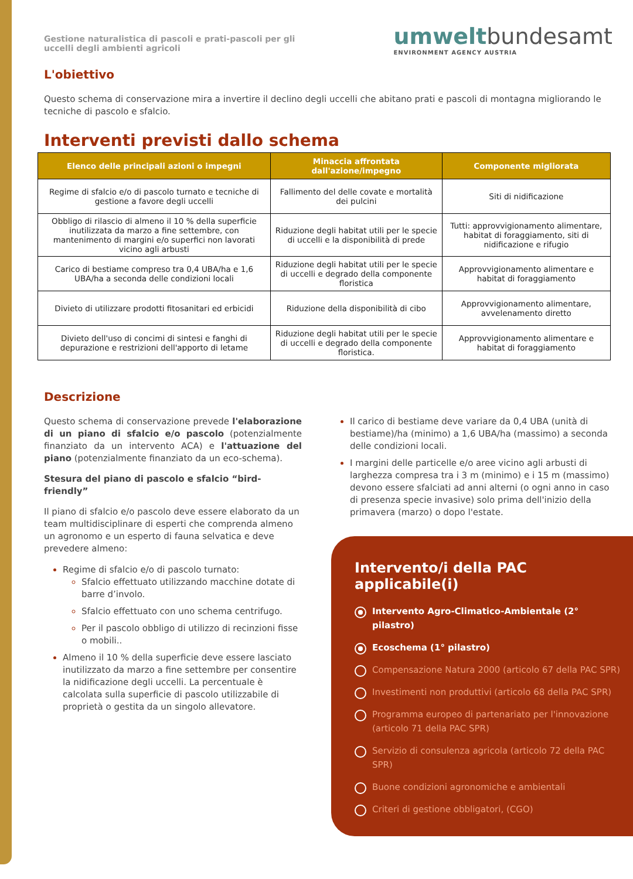Gestione naturalistica di pascoli e prati-pascoli per gli uccelli degli ambienti agricoli
umweltbundesamt
ENVIRONMENT AGENCY AUSTRIA
L'obiettivo
Questo schema di conservazione mira a invertire il declino degli uccelli che abitano prati e pascoli di montagna migliorando le tecniche di pascolo e sfalcio.
Interventi previsti dallo schema
| Elenco delle principali azioni o impegni | Minaccia affrontata dall'azione/impegno | Componente migliorata |
| --- | --- | --- |
| Regime di sfalcio e/o di pascolo turnato e tecniche di gestione a favore degli uccelli | Fallimento del delle covate e mortalità dei pulcini | Siti di nidificazione |
| Obbligo di rilascio di almeno il 10 % della superficie inutilizzata da marzo a fine settembre, con mantenimento di margini e/o superfici non lavorati vicino agli arbusti | Riduzione degli habitat utili per le specie di uccelli e la disponibilità di prede | Tutti: approvvigionamento alimentare, habitat di foraggiamento, siti di nidificazione e rifugio |
| Carico di bestiame compreso tra 0,4 UBA/ha e 1,6 UBA/ha a seconda delle condizioni locali | Riduzione degli habitat utili per le specie di uccelli e degrado della componente floristica | Approvvigionamento alimentare e habitat di foraggiamento |
| Divieto di utilizzare prodotti fitosanitari ed erbicidi | Riduzione della disponibilità di cibo | Approvvigionamento alimentare, avvelenamento diretto |
| Divieto dell'uso di concimi di sintesi e fanghi di depurazione e restrizioni dell'apporto di letame | Riduzione degli habitat utili per le specie di uccelli e degrado della componente floristica. | Approvvigionamento alimentare e habitat di foraggiamento |
Descrizione
Questo schema di conservazione prevede l'elaborazione di un piano di sfalcio e/o pascolo (potenzialmente finanziato da un intervento ACA) e l'attuazione del piano (potenzialmente finanziato da un eco-schema).
Stesura del piano di pascolo e sfalcio “bird-friendly”
Il piano di sfalcio e/o pascolo deve essere elaborato da un team multidisciplinare di esperti che comprenda almeno un agronomo e un esperto di fauna selvatica e deve prevedere almeno:
Regime di sfalcio e/o di pascolo turnato:
Sfalcio effettuato utilizzando macchine dotate di barre d’involo.
Sfalcio effettuato con uno schema centrifugo.
Per il pascolo obbligo di utilizzo di recinzioni fisse o mobili..
Almeno il 10 % della superficie deve essere lasciato inutilizzato da marzo a fine settembre per consentire la nidificazione degli uccelli. La percentuale è calcolata sulla superficie di pascolo utilizzabile di proprietà o gestita da un singolo allevatore.
Il carico di bestiame deve variare da 0,4 UBA (unità di bestiame)/ha (minimo) a 1,6 UBA/ha (massimo) a seconda delle condizioni locali.
I margini delle particelle e/o aree vicino agli arbusti di larghezza compresa tra i 3 m (minimo) e i 15 m (massimo) devono essere sfalciati ad anni alterni (o ogni anno in caso di presenza specie invasive) solo prima dell'inizio della primavera (marzo) o dopo l'estate.
Intervento/i della PAC applicabile(i)
Intervento Agro-Climatico-Ambientale (2° pilastro)
Ecoschema (1° pilastro)
Compensazione Natura 2000 (articolo 67 della PAC SPR)
Investimenti non produttivi (articolo 68 della PAC SPR)
Programma europeo di partenariato per l'innovazione (articolo 71 della PAC SPR)
Servizio di consulenza agricola (articolo 72 della PAC SPR)
Buone condizioni agronomiche e ambientali
Criteri di gestione obbligatori, (CGO)